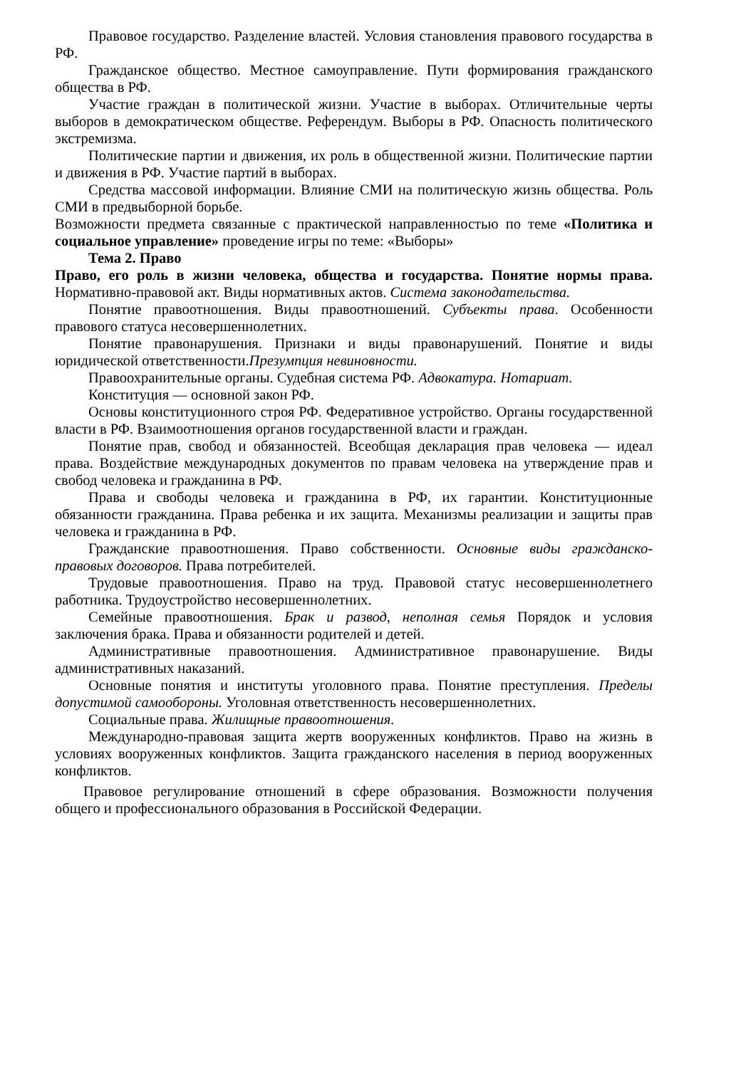Правовое государство. Разделение властей. Условия становления правового государства в РФ.
Гражданское общество. Местное самоуправление. Пути формирования гражданского общества в РФ.
Участие граждан в политической жизни. Участие в выборах. Отличительные черты выборов в демократическом обществе. Референдум. Выборы в РФ. Опасность политического экстремизма.
Политические партии и движения, их роль в общественной жизни. Политические партии и движения в РФ. Участие партий в выборах.
Средства массовой информации. Влияние СМИ на политическую жизнь общества. Роль СМИ в предвыборной борьбе.
Возможности предмета связанные с практической направленностью по теме «Политика и социальное управление» проведение игры по теме: «Выборы»
Тема 2. Право
Право, его роль в жизни человека, общества и государства. Понятие нормы права. Нормативно-правовой акт. Виды нормативных актов. Система законодательства.
Понятие правоотношения. Виды правоотношений. Субъекты права. Особенности правового статуса несовершеннолетних.
Понятие правонарушения. Признаки и виды правонарушений. Понятие и виды юридической ответственности.Презумпция невиновности.
Правоохранительные органы. Судебная система РФ. Адвокатура. Нотариат.
Конституция — основной закон РФ.
Основы конституционного строя РФ. Федеративное устройство. Органы государственной власти в РФ. Взаимоотношения органов государственной власти и граждан.
Понятие прав, свобод и обязанностей. Всеобщая декларация прав человека — идеал права. Воздействие международных документов по правам человека на утверждение прав и свобод человека и гражданина в РФ.
Права и свободы человека и гражданина в РФ, их гарантии. Конституционные обязанности гражданина. Права ребенка и их защита. Механизмы реализации и защиты прав человека и гражданина в РФ.
Гражданские правоотношения. Право собственности. Основные виды гражданско-правовых договоров. Права потребителей.
Трудовые правоотношения. Право на труд. Правовой статус несовершеннолетнего работника. Трудоустройство несовершеннолетних.
Семейные правоотношения. Брак и развод, неполная семья Порядок и условия заключения брака. Права и обязанности родителей и детей.
Административные правоотношения. Административное правонарушение. Виды административных наказаний.
Основные понятия и институты уголовного права. Понятие преступления. Пределы допустимой самообороны. Уголовная ответственность несовершеннолетних.
Социальные права. Жилищные правоотношения.
Международно-правовая защита жертв вооруженных конфликтов. Право на жизнь в условиях вооруженных конфликтов. Защита гражданского населения в период вооруженных конфликтов.
Правовое регулирование отношений в сфере образования. Возможности получения общего и профессионального образования в Российской Федерации.